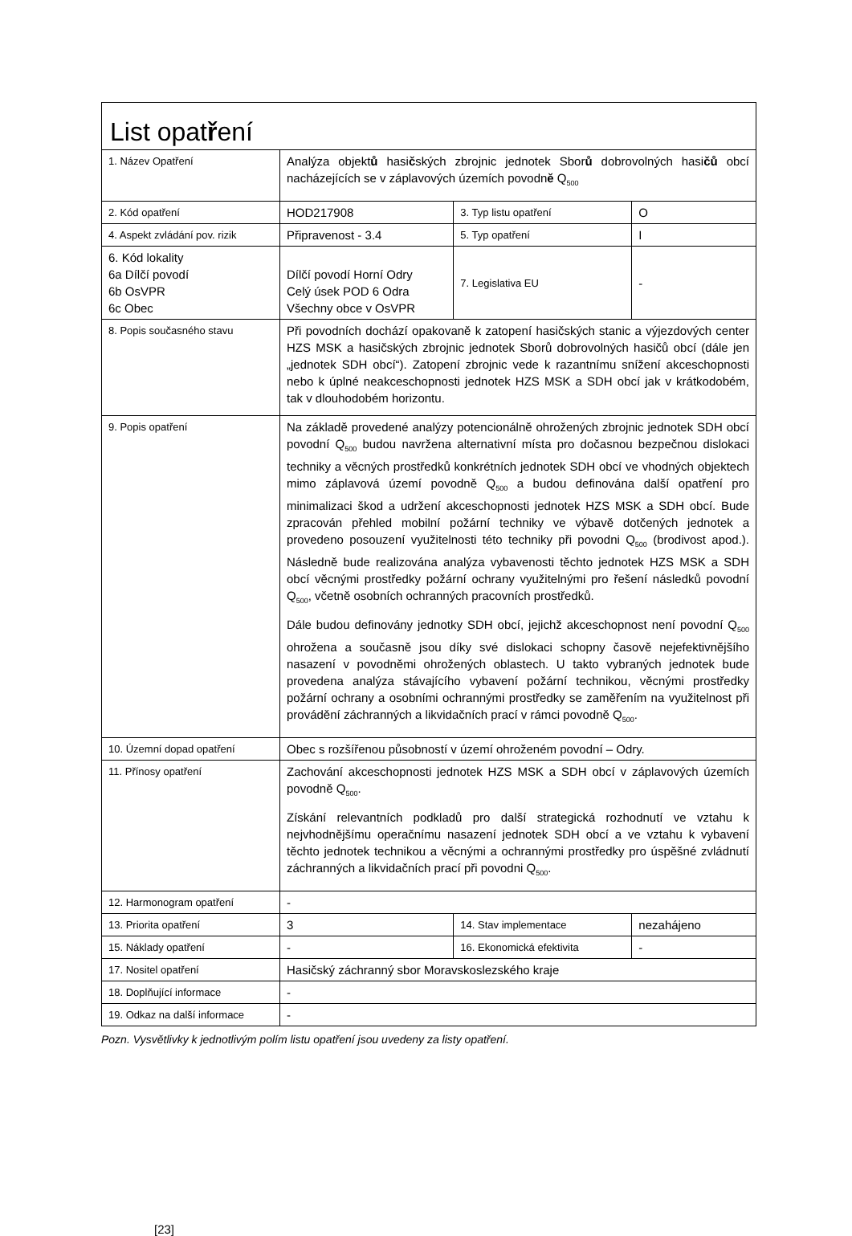| List opat ř ení | | | |
| 1. Název Opatření | Analýza objekt ů hasi č ských zbrojnic jednotek Sbor ů dobrovolných hasi čů obcí nacházejících se v záplavových územích povodn ě Q<sub>500</sub> | | |
| 2. Kód opatření | HOD217908 | 3. Typ listu opatření | O |
| 4. Aspekt zvládání pov. rizik | Připravenost - 3.4 | 5. Typ opatření | I |
| 6. Kód lokality 6a Dílčí povodí 6b OsVPR 6c Obec | Dílčí povodí Horní Odry Celý úsek POD 6 Odra Všechny obce v OsVPR | 7. Legislativa EU | - |
| 8. Popis současného stavu | Při povodních dochází opakovaně k zatopení hasičských stanic a výjezdových center HZS MSK a hasičských zbrojnic jednotek Sborů dobrovolných hasičů obcí (dále jen „jednotek SDH obcí“). Zatopení zbrojnic vede k razantnímu snížení akceschopnosti nebo k úplné neakceschopnosti jednotek HZS MSK a SDH obcí jak v krátkodobém, tak v dlouhodobém horizontu. | | |
| 9. Popis opatření | Na základě provedené analýzy potencionálně ohrožených zbrojnic jednotek SDH obcí povodní Q<sub>500</sub> budou navržena alternativní místa pro dočasnou bezpečnou dislokaci techniky a věcných prostředků konkrétních jednotek SDH obcí ve vhodných objektech mimo záplavová území povodně Q<sub>500</sub> a budou definována další opatření pro minimalizaci škod a udržení akceschopnosti jednotek HZS MSK a SDH obcí. Bude zpracován přehled mobilní požární techniky ve výbavě dotčených jednotek a provedeno posouzení využitelnosti této techniky při povodni Q<sub>500</sub> (brodivost apod.). Následně bude realizována analýza vybavenosti těchto jednotek HZS MSK a SDH obcí věcnými prostředky požární ochrany využitelnými pro řešení následků povodní Q<sub>500</sub>, včetně osobních ochranných pracovních prostředků. Dále budou definovány jednotky SDH obcí, jejichž akceschopnost není povodní Q<sub>500</sub> ohrožena a současně jsou díky své dislokaci schopny časově nejefektivnějšího nasazení v povodněmi ohrožených oblastech. U takto vybraných jednotek bude provedena analýza stávajícího vybavení požární technikou, věcnými prostředky požární ochrany a osobními ochrannými prostředky se zaměřením na využitelnost při provádění záchranných a likvidačních prací v rámci povodně Q<sub>500</sub>. | | |
| 10. Územní dopad opatření | Obec s rozšířenou působností v území ohroženém povodní – Odry. | | |
| 11. Přínosy opatření | Zachování akceschopnosti jednotek HZS MSK a SDH obcí v záplavových územích povodně Q<sub>500</sub>. Získání relevantních podkladů pro další strategická rozhodnutí ve vztahu k nejvhodnějšímu operačnímu nasazení jednotek SDH obcí a ve vztahu k vybavení těchto jednotek technikou a věcnými a ochrannými prostředky pro úspěšné zvládnutí záchranných a likvidačních prací při povodni Q<sub>500</sub>. | | |
| 12. Harmonogram opatření | - | | |
| 13. Priorita opatření | 3 | 14. Stav implementace | nezahájeno |
| 15. Náklady opatření | - | 16. Ekonomická efektivita | - |
| 17. Nositel opatření | Hasičský záchranný sbor Moravskoslezského kraje | | |
| 18. Doplňující informace | - | | |
| 19. Odkaz na další informace | - | | |
Pozn. Vysvětlivky k jednotlivým polím listu opatření jsou uvedeny za listy opatření.
[23]